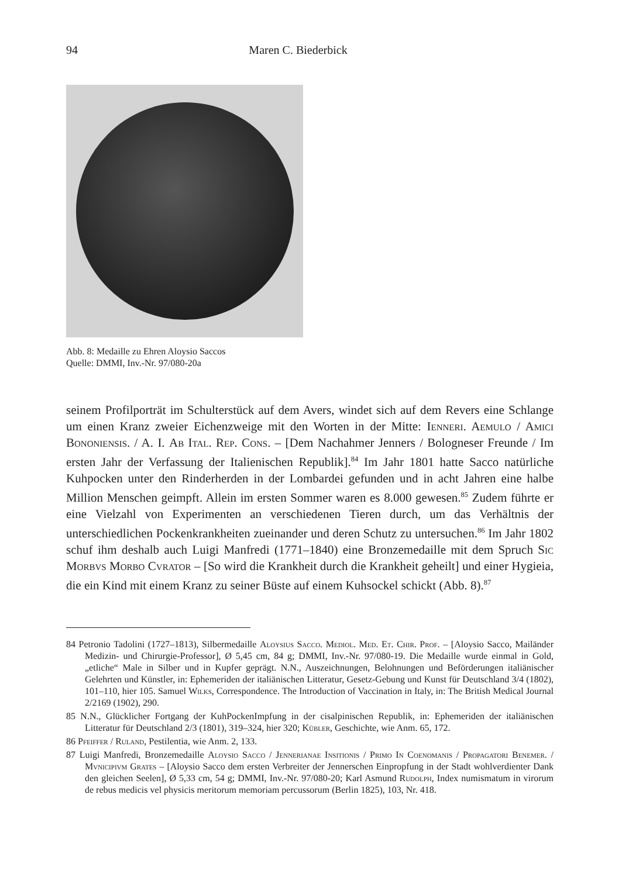94 Maren C. Biederbick
Abb. 8: Medaille zu Ehren Aloysio Saccos
Quelle: DMMI, Inv.-Nr. 97/080-20a
seinem Profilporträt im Schulterstück auf dem Avers, windet sich auf dem Revers eine Schlange um einen Kranz zweier Eichenzweige mit den Worten in der Mitte: Ienneri. Aemulo / Amici Bononiensis. / A. I. Ab Ital. Rep. Cons. – [Dem Nachahmer Jenners / Bologneser Freunde / Im ersten Jahr der Verfassung der Italienischen Republik].<sup>84</sup> Im Jahr 1801 hatte Sacco natürliche Kuhpocken unter den Rinderherden in der Lombardei gefunden und in acht Jahren eine halbe Million Menschen geimpft. Allein im ersten Sommer waren es 8.000 gewesen.<sup>85</sup> Zudem führte er eine Vielzahl von Experimenten an verschiedenen Tieren durch, um das Verhältnis der unterschiedlichen Pockenkrankheiten zueinander und deren Schutz zu untersuchen.<sup>86</sup> Im Jahr 1802 schuf ihm deshalb auch Luigi Manfredi (1771–1840) eine Bronzemedaille mit dem Spruch Sic Morbvs Morbo Cvrator – [So wird die Krankheit durch die Krankheit geheilt] und einer Hygieia, die ein Kind mit einem Kranz zu seiner Büste auf einem Kuhsockel schickt (Abb. 8).<sup>87</sup>
84 Petronio Tadolini (1727–1813), Silbermedaille Aloysius Sacco. Mediol. Med. Et. Chir. Prof. – [Aloysio Sacco, Mailänder Medizin- und Chirurgie-Professor], Ø 5,45 cm, 84 g; DMMI, Inv.-Nr. 97/080-19. Die Medaille wurde einmal in Gold, „etliche“ Male in Silber und in Kupfer geprägt. N.N., Auszeichnungen, Belohnungen und Beförderungen italiänischer Gelehrten und Künstler, in: Ephemeriden der italiänischen Litteratur, Gesetz-Gebung und Kunst für Deutschland 3/4 (1802), 101–110, hier 105. Samuel Wilks, Correspondence. The Introduction of Vaccination in Italy, in: The British Medical Journal 2/2169 (1902), 290.
85 N.N., Glücklicher Fortgang der KuhPockenImpfung in der cisalpinischen Republik, in: Ephemeriden der italiänischen Litteratur für Deutschland 2/3 (1801), 319–324, hier 320; Kübler, Geschichte, wie Anm. 65, 172.
86 Pfeiffer / Ruland, Pestilentia, wie Anm. 2, 133.
87 Luigi Manfredi, Bronzemedaille Aloysio Sacco / Jennerianae Insitionis / Primo In Coenomanis / Propagatori Benemer. / Mvnicipivm Grates – [Aloysio Sacco dem ersten Verbreiter der Jennerschen Einpropfung in der Stadt wohlverdienter Dank den gleichen Seelen], Ø 5,33 cm, 54 g; DMMI, Inv.-Nr. 97/080-20; Karl Asmund Rudolph, Index numismatum in virorum de rebus medicis vel physicis meritorum memoriam percussorum (Berlin 1825), 103, Nr. 418.